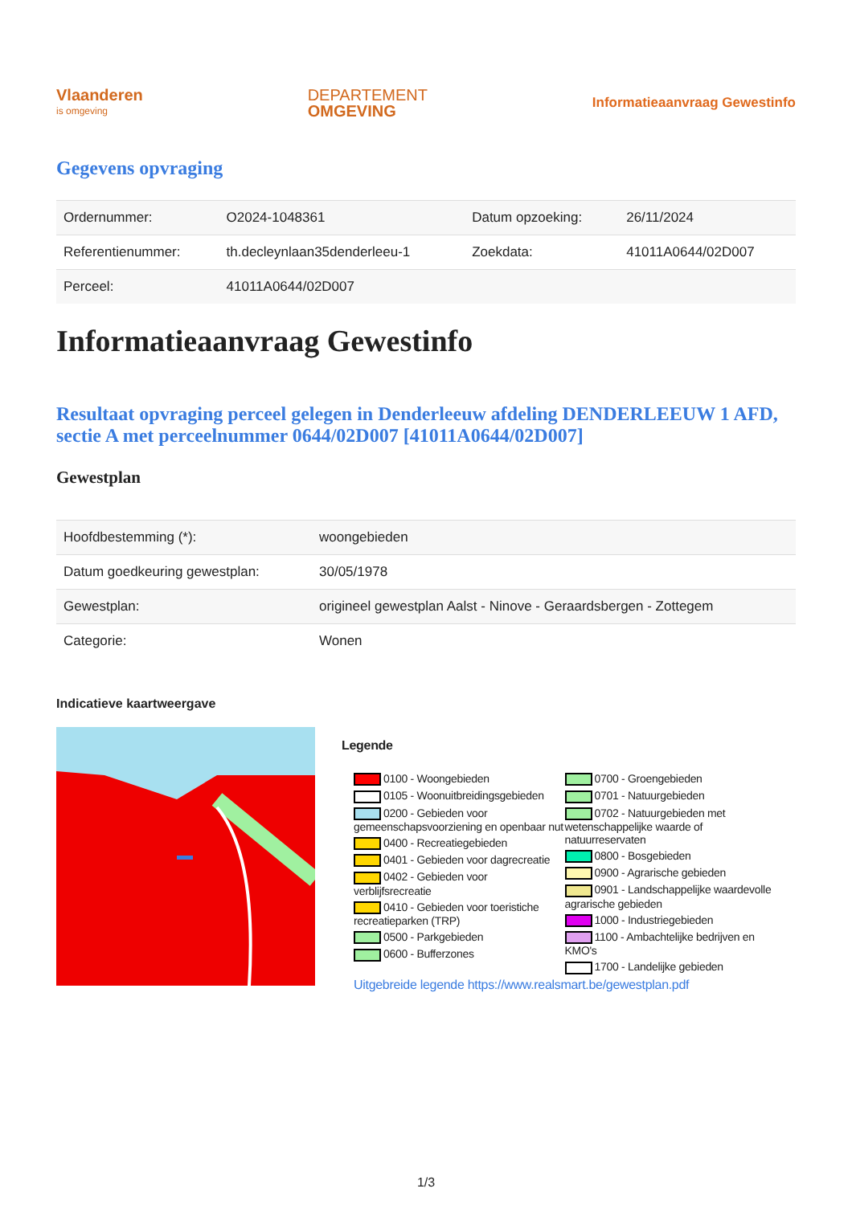Vlaanderen
is omgeving
DEPARTEMENT
OMGEVING
Informatieaanvraag Gewestinfo
Gegevens opvraging
| Ordernummer: | O2024-1048361 | Datum opzoeking: | 26/11/2024 |
| Referentienummer: | th.decleynlaan35denderleeu-1 | Zoekdata: | 41011A0644/02D007 |
| Perceel: | 41011A0644/02D007 | | |
Informatieaanvraag Gewestinfo
Resultaat opvraging perceel gelegen in Denderleeuw afdeling DENDERLEEUW 1 AFD, sectie A met perceelnummer 0644/02D007 [41011A0644/02D007]
Gewestplan
| Hoofdbestemming (*): | woongebieden |
| Datum goedkeuring gewestplan: | 30/05/1978 |
| Gewestplan: | origineel gewestplan Aalst - Ninove - Geraardsbergen - Zottegem |
| Categorie: | Wonen |
Indicatieve kaartweergave
Legende
0100 - Woongebieden
0105 - Woonuitbreidingsgebieden
0200 - Gebieden voor gemeenschapsvoorziening en openbaar nut
0400 - Recreatiegebieden
0401 - Gebieden voor dagrecreatie
0402 - Gebieden voor verblijfsrecreatie
0410 - Gebieden voor toeristiche recreatieparken (TRP)
0500 - Parkgebieden
0600 - Bufferzones
0700 - Groengebieden
0701 - Natuurgebieden
0702 - Natuurgebieden met wetenschappelijke waarde of natuurreservaten
0800 - Bosgebieden
0900 - Agrarische gebieden
0901 - Landschappelijke waardevolle agrarische gebieden
1000 - Industriegebieden
1100 - Ambachtelijke bedrijven en KMO's
1700 - Landelijke gebieden
Uitgebreide legende https://www.realsmart.be/gewestplan.pdf
1/3